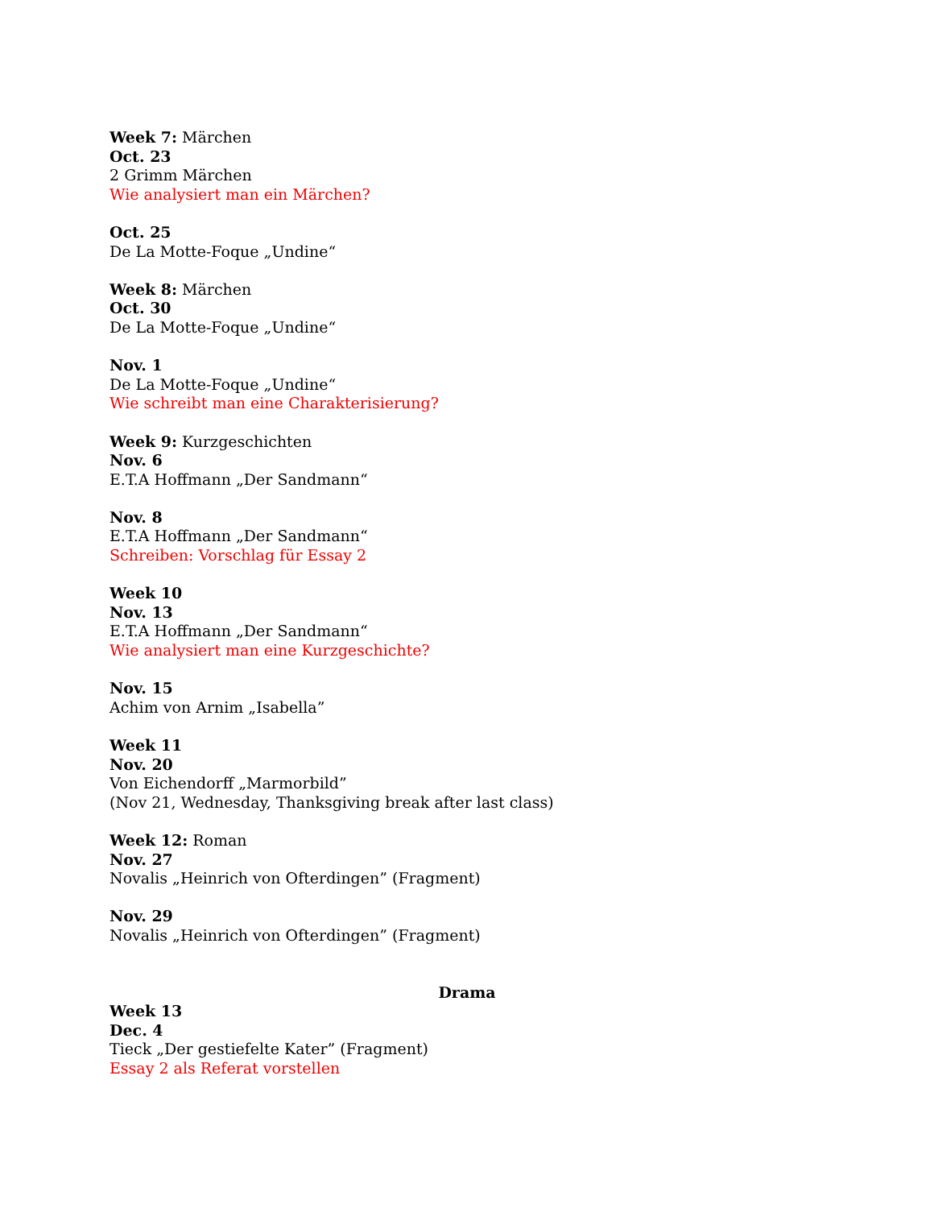Week 7: Märchen
Oct. 23
2 Grimm Märchen
Wie analysiert man ein Märchen?
Oct. 25
De La Motte-Foque „Undine“
Week 8: Märchen
Oct. 30
De La Motte-Foque „Undine“
Nov. 1
De La Motte-Foque „Undine“
Wie schreibt man eine Charakterisierung?
Week 9: Kurzgeschichten
Nov. 6
E.T.A Hoffmann „Der Sandmann“
Nov. 8
E.T.A Hoffmann „Der Sandmann“
Schreiben: Vorschlag für Essay 2
Week 10
Nov. 13
E.T.A Hoffmann „Der Sandmann“
Wie analysiert man eine Kurzgeschichte?
Nov. 15
Achim von Arnim „Isabella”
Week 11
Nov. 20
Von Eichendorff „Marmorbild”
(Nov 21, Wednesday, Thanksgiving break after last class)
Week 12: Roman
Nov. 27
Novalis „Heinrich von Ofterdingen” (Fragment)
Nov. 29
Novalis „Heinrich von Ofterdingen” (Fragment)
Drama
Week 13
Dec. 4
Tieck „Der gestiefelte Kater” (Fragment)
Essay 2 als Referat vorstellen